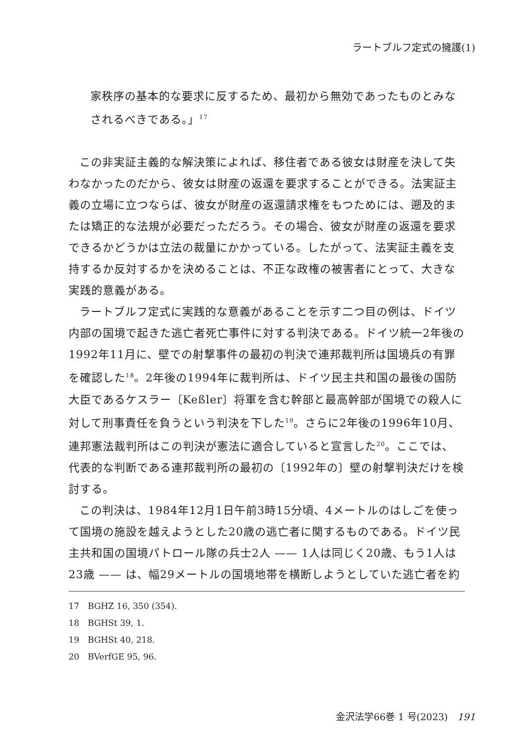ラートブルフ定式の擁護(1)
家秩序の基本的な要求に反するため、最初から無効であったものとみなされるべきである。」<sup>17</sup>
この非実証主義的な解決策によれば、移住者である彼女は財産を決して失わなかったのだから、彼女は財産の返還を要求することができる。法実証主義の立場に立つならば、彼女が財産の返還請求権をもつためには、遡及的または矯正的な法規が必要だっただろう。その場合、彼女が財産の返還を要求できるかどうかは立法の裁量にかかっている。したがって、法実証主義を支持するか反対するかを決めることは、不正な政権の被害者にとって、大きな実践的意義がある。
ラートブルフ定式に実践的な意義があることを示す二つ目の例は、ドイツ内部の国境で起きた逃亡者死亡事件に対する判決である。ドイツ統一2年後の1992年11月に、壁での射撃事件の最初の判決で連邦裁判所は国境兵の有罪を確認した<sup>18</sup>。2年後の1994年に裁判所は、ドイツ民主共和国の最後の国防大臣であるケスラー〔Keßler〕将軍を含む幹部と最高幹部が国境での殺人に対して刑事責任を負うという判決を下した<sup>19</sup>。さらに2年後の1996年10月、連邦憲法裁判所はこの判決が憲法に適合していると宣言した<sup>20</sup>。ここでは、代表的な判断である連邦裁判所の最初の〔1992年の〕壁の射撃判決だけを検討する。
この判決は、1984年12月1日午前3時15分頃、4メートルのはしごを使って国境の施設を越えようとした20歳の逃亡者に関するものである。ドイツ民主共和国の国境パトロール隊の兵士2人 —— 1人は同じく20歳、もう1人は23歳 —— は、幅29メートルの国境地帯を横断しようとしていた逃亡者を約
17　BGHZ 16, 350 (354).
18　BGHSt 39, 1.
19　BGHSt 40, 218.
20　BVerfGE 95, 96.
金沢法学66巻 1 号(2023)　191